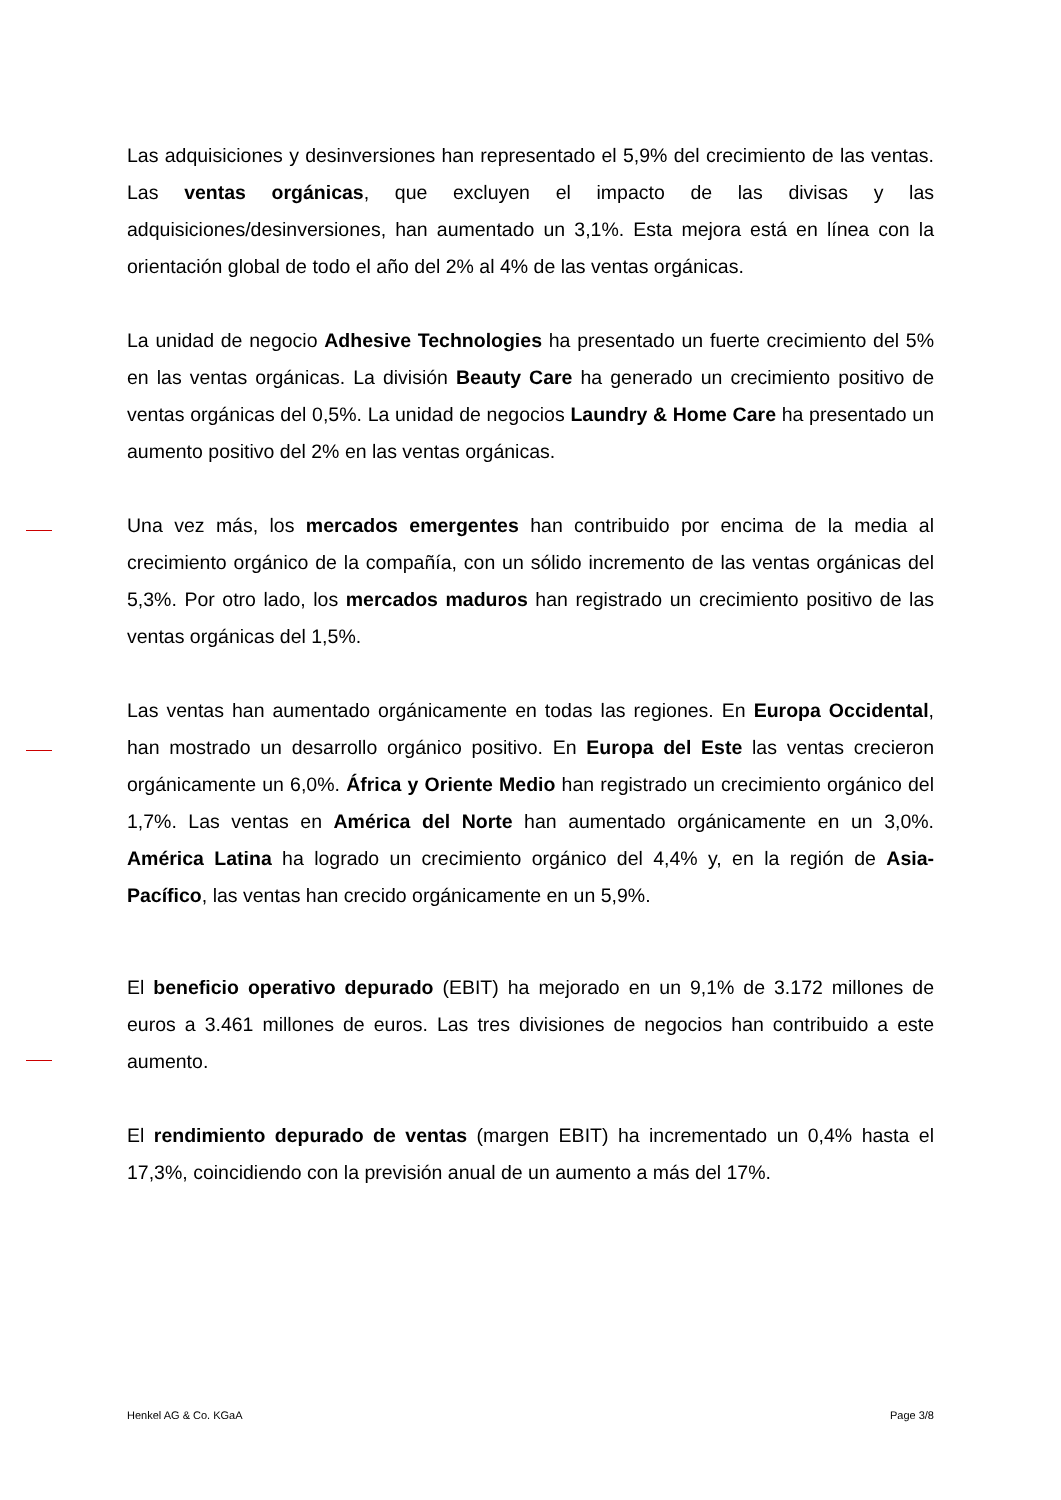Las adquisiciones y desinversiones han representado el 5,9% del crecimiento de las ventas. Las ventas orgánicas, que excluyen el impacto de las divisas y las adquisiciones/desinversiones, han aumentado un 3,1%. Esta mejora está en línea con la orientación global de todo el año del 2% al 4% de las ventas orgánicas.
La unidad de negocio Adhesive Technologies ha presentado un fuerte crecimiento del 5% en las ventas orgánicas. La división Beauty Care ha generado un crecimiento positivo de ventas orgánicas del 0,5%. La unidad de negocios Laundry & Home Care ha presentado un aumento positivo del 2% en las ventas orgánicas.
Una vez más, los mercados emergentes han contribuido por encima de la media al crecimiento orgánico de la compañía, con un sólido incremento de las ventas orgánicas del 5,3%. Por otro lado, los mercados maduros han registrado un crecimiento positivo de las ventas orgánicas del 1,5%.
Las ventas han aumentado orgánicamente en todas las regiones. En Europa Occidental, han mostrado un desarrollo orgánico positivo. En Europa del Este las ventas crecieron orgánicamente un 6,0%. África y Oriente Medio han registrado un crecimiento orgánico del 1,7%. Las ventas en América del Norte han aumentado orgánicamente en un 3,0%. América Latina ha logrado un crecimiento orgánico del 4,4% y, en la región de Asia-Pacífico, las ventas han crecido orgánicamente en un 5,9%.
El beneficio operativo depurado (EBIT) ha mejorado en un 9,1% de 3.172 millones de euros a 3.461 millones de euros. Las tres divisiones de negocios han contribuido a este aumento.
El rendimiento depurado de ventas (margen EBIT) ha incrementado un 0,4% hasta el 17,3%, coincidiendo con la previsión anual de un aumento a más del 17%.
Henkel AG & Co. KGaA Page 3/8